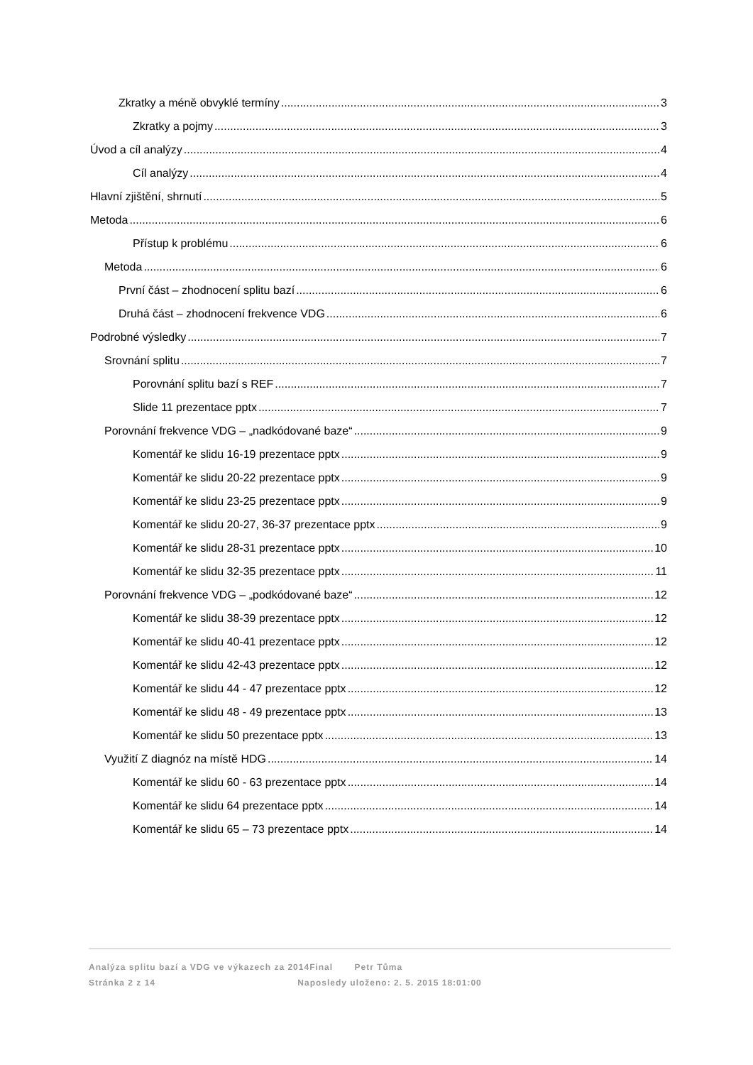Zkratky a méně obvyklé termíny 3
Zkratky a pojmy 3
Úvod a cíl analýzy 4
Cíl analýzy 4
Hlavní zjištění, shrnutí 5
Metoda 6
Přístup k problému 6
Metoda 6
První část – zhodnocení splitu bazí 6
Druhá část – zhodnocení frekvence VDG 6
Podrobné výsledky 7
Srovnání splitu 7
Porovnání splitu bazí s REF 7
Slide 11 prezentace pptx 7
Porovnání frekvence VDG – „nadkódované baze“ 9
Komentář ke slidu 16-19 prezentace pptx 9
Komentář ke slidu 20-22 prezentace pptx 9
Komentář ke slidu 23-25 prezentace pptx 9
Komentář ke slidu 20-27, 36-37 prezentace pptx 9
Komentář ke slidu 28-31 prezentace pptx 10
Komentář ke slidu 32-35 prezentace pptx 11
Porovnání frekvence VDG – „podkódované baze“ 12
Komentář ke slidu 38-39 prezentace pptx 12
Komentář ke slidu 40-41 prezentace pptx 12
Komentář ke slidu 42-43 prezentace pptx 12
Komentář ke slidu 44 - 47 prezentace pptx 12
Komentář ke slidu 48 - 49 prezentace pptx 13
Komentář ke slidu 50 prezentace pptx 13
Využití Z diagnóz na místě HDG 14
Komentář ke slidu 60 - 63 prezentace pptx 14
Komentář ke slidu 64 prezentace pptx 14
Komentář ke slidu 65 – 73 prezentace pptx 14
Analýza splitu bazí a VDG ve výkazech za 2014Final Petr Tůma
Stránka 2 z 14 Naposledy uloženo: 2. 5. 2015 18:01:00